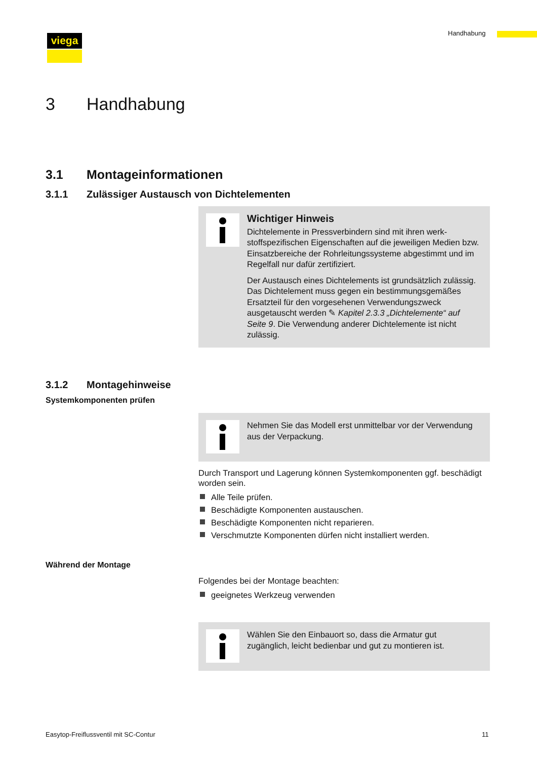Handhabung
viega
3 Handhabung
3.1 Montageinformationen
3.1.1 Zulässiger Austausch von Dichtelementen
Wichtiger Hinweis
Dichtelemente in Pressverbindern sind mit ihren werk­stoffspezifischen Eigenschaften auf die jeweiligen Medien bzw. Einsatzbereiche der Rohrleitungssysteme abge­stimmt und im Regelfall nur dafür zertifiziert.
Der Austausch eines Dichtelements ist grundsätzlich zulässig. Das Dichtelement muss gegen ein bestim­mungsgemäßes Ersatzteil für den vorgesehenen Verwen­dungszweck ausgetauscht werden ✎ Kapitel 2.3.3 „Dich­telemente“ auf Seite 9. Die Verwendung anderer Dichtelemente ist nicht zulässig.
3.1.2 Montagehinweise
Systemkomponenten prüfen
Nehmen Sie das Modell erst unmittelbar vor der Verwen­dung aus der Verpackung.
Durch Transport und Lagerung können Systemkomponenten ggf. beschädigt worden sein.
Alle Teile prüfen.
Beschädigte Komponenten austauschen.
Beschädigte Komponenten nicht reparieren.
Verschmutzte Komponenten dürfen nicht installiert werden.
Während der Montage
Folgendes bei der Montage beachten:
geeignetes Werkzeug verwenden
Wählen Sie den Einbauort so, dass die Armatur gut zugänglich, leicht bedienbar und gut zu montieren ist.
Easytop-Freiflussventil mit SC-Contur
11